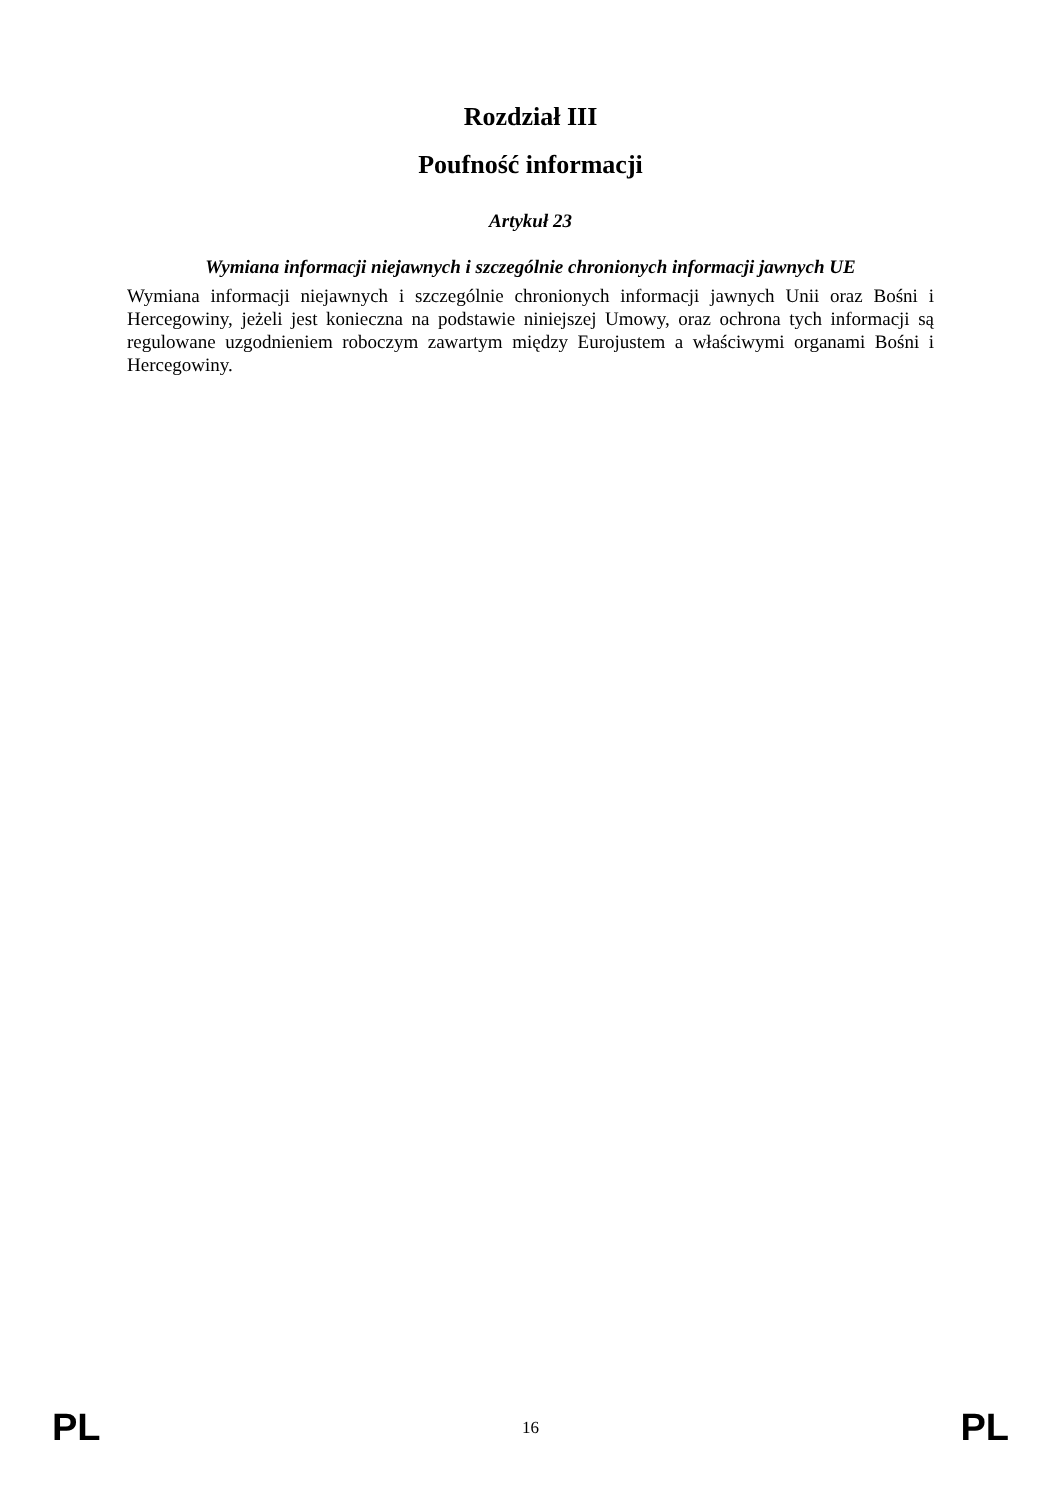Rozdział III
Poufność informacji
Artykuł 23
Wymiana informacji niejawnych i szczególnie chronionych informacji jawnych UE
Wymiana informacji niejawnych i szczególnie chronionych informacji jawnych Unii oraz Bośni i Hercegowiny, jeżeli jest konieczna na podstawie niniejszej Umowy, oraz ochrona tych informacji są regulowane uzgodnieniem roboczym zawartym między Eurojustem a właściwymi organami Bośni i Hercegowiny.
PL 16 PL